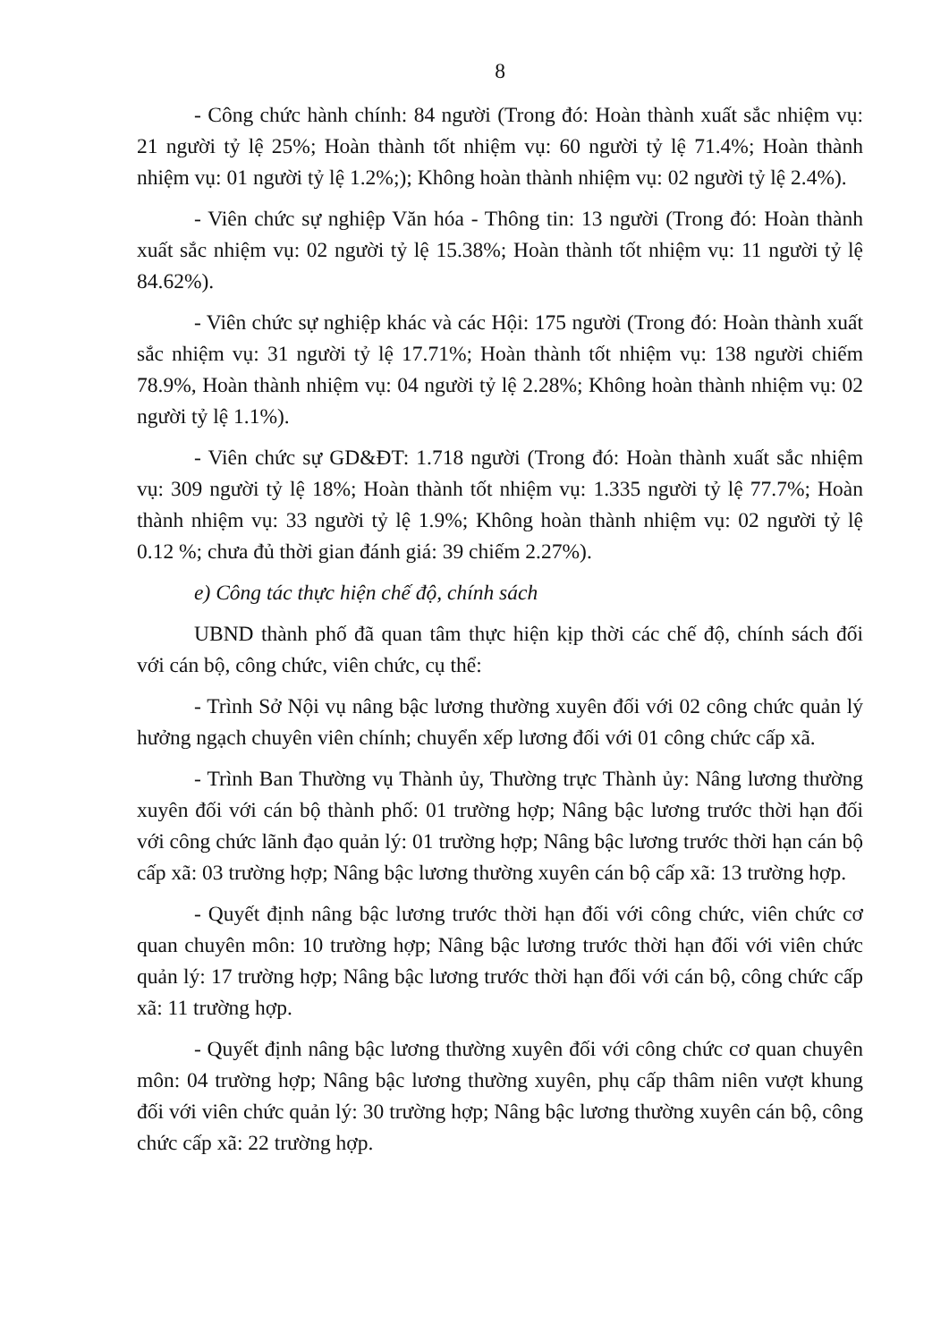8
- Công chức hành chính: 84 người (Trong đó: Hoàn thành xuất sắc nhiệm vụ: 21 người tỷ lệ 25%; Hoàn thành tốt nhiệm vụ: 60 người tỷ lệ 71.4%; Hoàn thành nhiệm vụ: 01 người tỷ lệ 1.2%;); Không hoàn thành nhiệm vụ: 02 người tỷ lệ 2.4%).
- Viên chức sự nghiệp Văn hóa - Thông tin: 13 người (Trong đó: Hoàn thành xuất sắc nhiệm vụ: 02 người tỷ lệ 15.38%; Hoàn thành tốt nhiệm vụ: 11 người tỷ lệ 84.62%).
- Viên chức sự nghiệp khác và các Hội: 175 người (Trong đó: Hoàn thành xuất sắc nhiệm vụ: 31 người tỷ lệ 17.71%; Hoàn thành tốt nhiệm vụ: 138 người chiếm 78.9%, Hoàn thành nhiệm vụ: 04 người tỷ lệ 2.28%; Không hoàn thành nhiệm vụ: 02 người tỷ lệ 1.1%).
- Viên chức sự GD&ĐT: 1.718 người (Trong đó: Hoàn thành xuất sắc nhiệm vụ: 309 người tỷ lệ 18%; Hoàn thành tốt nhiệm vụ: 1.335 người tỷ lệ 77.7%; Hoàn thành nhiệm vụ: 33 người tỷ lệ 1.9%; Không hoàn thành nhiệm vụ: 02 người tỷ lệ 0.12 %; chưa đủ thời gian đánh giá: 39 chiếm 2.27%).
e) Công tác thực hiện chế độ, chính sách
UBND thành phố đã quan tâm thực hiện kịp thời các chế độ, chính sách đối với cán bộ, công chức, viên chức, cụ thể:
- Trình Sở Nội vụ nâng bậc lương thường xuyên đối với 02 công chức quản lý hưởng ngạch chuyên viên chính; chuyển xếp lương đối với 01 công chức cấp xã.
- Trình Ban Thường vụ Thành ủy, Thường trực Thành ủy: Nâng lương thường xuyên đối với cán bộ thành phố: 01 trường hợp; Nâng bậc lương trước thời hạn đối với công chức lãnh đạo quản lý: 01 trường hợp; Nâng bậc lương trước thời hạn cán bộ cấp xã: 03 trường hợp; Nâng bậc lương thường xuyên cán bộ cấp xã: 13 trường hợp.
- Quyết định nâng bậc lương trước thời hạn đối với công chức, viên chức cơ quan chuyên môn: 10 trường hợp; Nâng bậc lương trước thời hạn đối với viên chức quản lý: 17 trường hợp; Nâng bậc lương trước thời hạn đối với cán bộ, công chức cấp xã: 11 trường hợp.
- Quyết định nâng bậc lương thường xuyên đối với công chức cơ quan chuyên môn: 04 trường hợp; Nâng bậc lương thường xuyên, phụ cấp thâm niên vượt khung đối với viên chức quản lý: 30 trường hợp; Nâng bậc lương thường xuyên cán bộ, công chức cấp xã: 22 trường hợp.